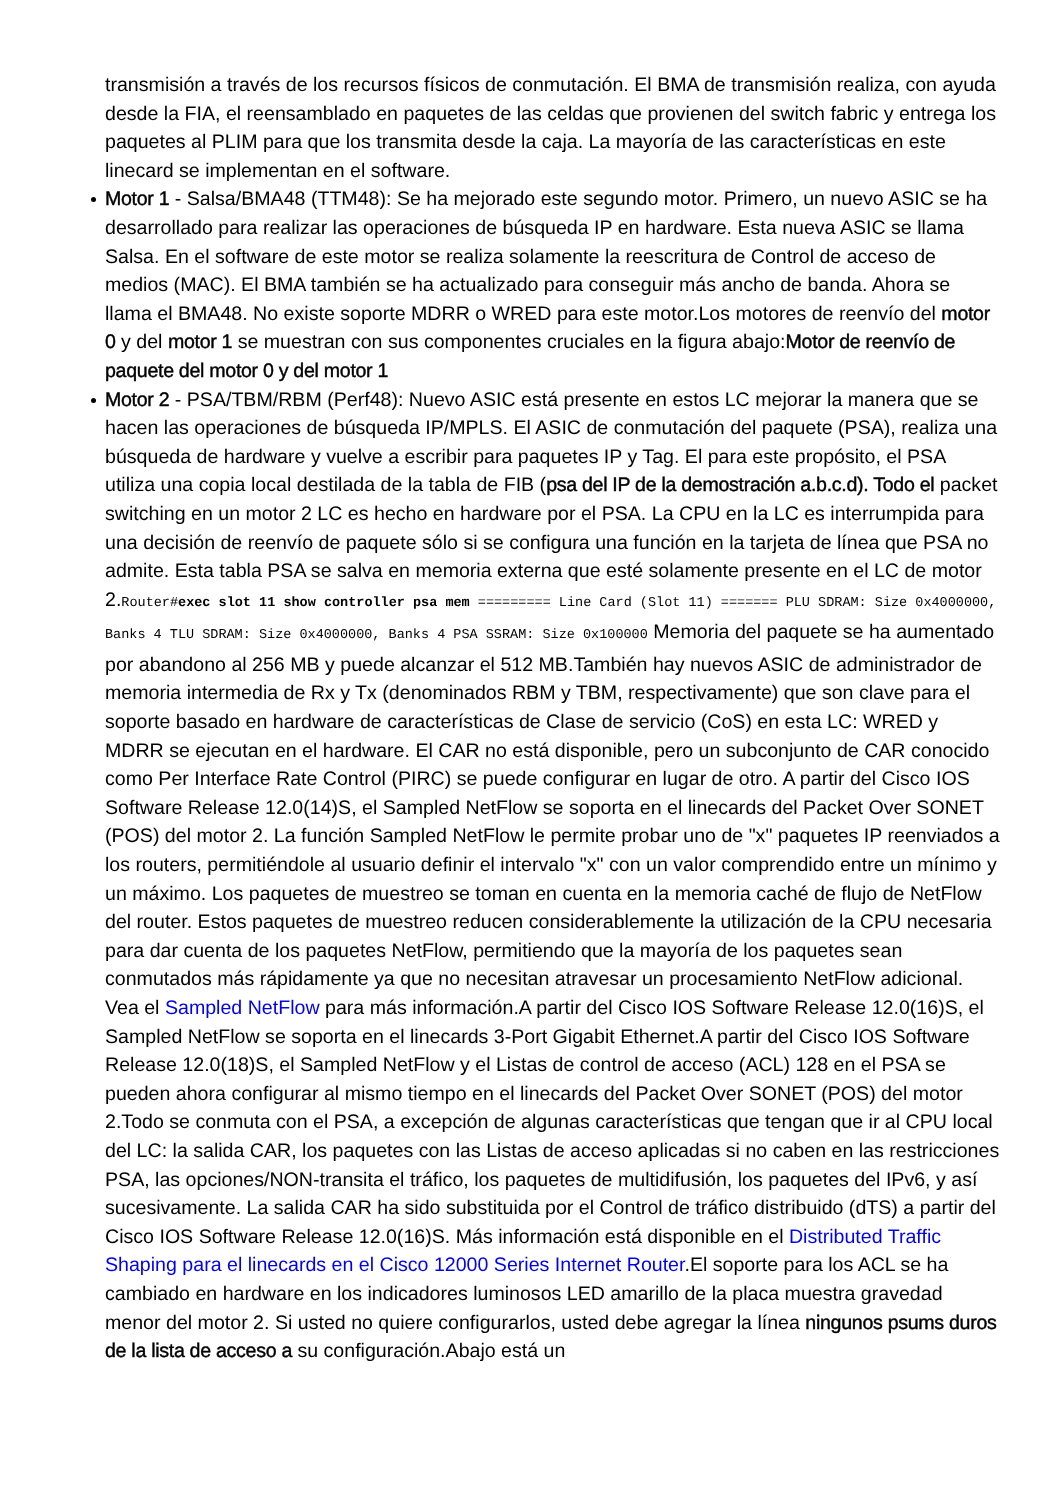transmisión a través de los recursos físicos de conmutación. El BMA de transmisión realiza, con ayuda desde la FIA, el reensamblado en paquetes de las celdas que provienen del switch fabric y entrega los paquetes al PLIM para que los transmita desde la caja. La mayoría de las características en este linecard se implementan en el software.
Motor 1 - Salsa/BMA48 (TTM48): Se ha mejorado este segundo motor. Primero, un nuevo ASIC se ha desarrollado para realizar las operaciones de búsqueda IP en hardware. Esta nueva ASIC se llama Salsa. En el software de este motor se realiza solamente la reescritura de Control de acceso de medios (MAC). El BMA también se ha actualizado para conseguir más ancho de banda. Ahora se llama el BMA48. No existe soporte MDRR o WRED para este motor.Los motores de reenvío del motor 0 y del motor 1 se muestran con sus componentes cruciales en la figura abajo:Motor de reenvío de paquete del motor 0 y del motor 1
Motor 2 - PSA/TBM/RBM (Perf48): Nuevo ASIC está presente en estos LC mejorar la manera que se hacen las operaciones de búsqueda IP/MPLS. El ASIC de conmutación del paquete (PSA), realiza una búsqueda de hardware y vuelve a escribir para paquetes IP y Tag. El para este propósito, el PSA utiliza una copia local destilada de la tabla de FIB (psa del IP de la demostración a.b.c.d). Todo el packet switching en un motor 2 LC es hecho en hardware por el PSA. La CPU en la LC es interrumpida para una decisión de reenvío de paquete sólo si se configura una función en la tarjeta de línea que PSA no admite. Esta tabla PSA se salva en memoria externa que esté solamente presente en el LC de motor 2.Router#exec slot 11 show controller psa mem ========= Line Card (Slot 11) ======= PLU SDRAM: Size 0x4000000, Banks 4 TLU SDRAM: Size 0x4000000, Banks 4 PSA SSRAM: Size 0x100000 Memoria del paquete se ha aumentado por abandono al 256 MB y puede alcanzar el 512 MB.También hay nuevos ASIC de administrador de memoria intermedia de Rx y Tx (denominados RBM y TBM, respectivamente) que son clave para el soporte basado en hardware de características de Clase de servicio (CoS) en esta LC: WRED y MDRR se ejecutan en el hardware. El CAR no está disponible, pero un subconjunto de CAR conocido como Per Interface Rate Control (PIRC) se puede configurar en lugar de otro. A partir del Cisco IOS Software Release 12.0(14)S, el Sampled NetFlow se soporta en el linecards del Packet Over SONET (POS) del motor 2. La función Sampled NetFlow le permite probar uno de "x" paquetes IP reenviados a los routers, permitiéndole al usuario definir el intervalo "x" con un valor comprendido entre un mínimo y un máximo. Los paquetes de muestreo se toman en cuenta en la memoria caché de flujo de NetFlow del router. Estos paquetes de muestreo reducen considerablemente la utilización de la CPU necesaria para dar cuenta de los paquetes NetFlow, permitiendo que la mayoría de los paquetes sean conmutados más rápidamente ya que no necesitan atravesar un procesamiento NetFlow adicional. Vea el Sampled NetFlow para más información.A partir del Cisco IOS Software Release 12.0(16)S, el Sampled NetFlow se soporta en el linecards 3-Port Gigabit Ethernet.A partir del Cisco IOS Software Release 12.0(18)S, el Sampled NetFlow y el Listas de control de acceso (ACL) 128 en el PSA se pueden ahora configurar al mismo tiempo en el linecards del Packet Over SONET (POS) del motor 2.Todo se conmuta con el PSA, a excepción de algunas características que tengan que ir al CPU local del LC: la salida CAR, los paquetes con las Listas de acceso aplicadas si no caben en las restricciones PSA, las opciones/NON-transita el tráfico, los paquetes de multidifusión, los paquetes del IPv6, y así sucesivamente. La salida CAR ha sido substituida por el Control de tráfico distribuido (dTS) a partir del Cisco IOS Software Release 12.0(16)S. Más información está disponible en el Distributed Traffic Shaping para el linecards en el Cisco 12000 Series Internet Router.El soporte para los ACL se ha cambiado en hardware en los indicadores luminosos LED amarillo de la placa muestra gravedad menor del motor 2. Si usted no quiere configurarlos, usted debe agregar la línea ningunos psums duros de la lista de acceso a su configuración.Abajo está un